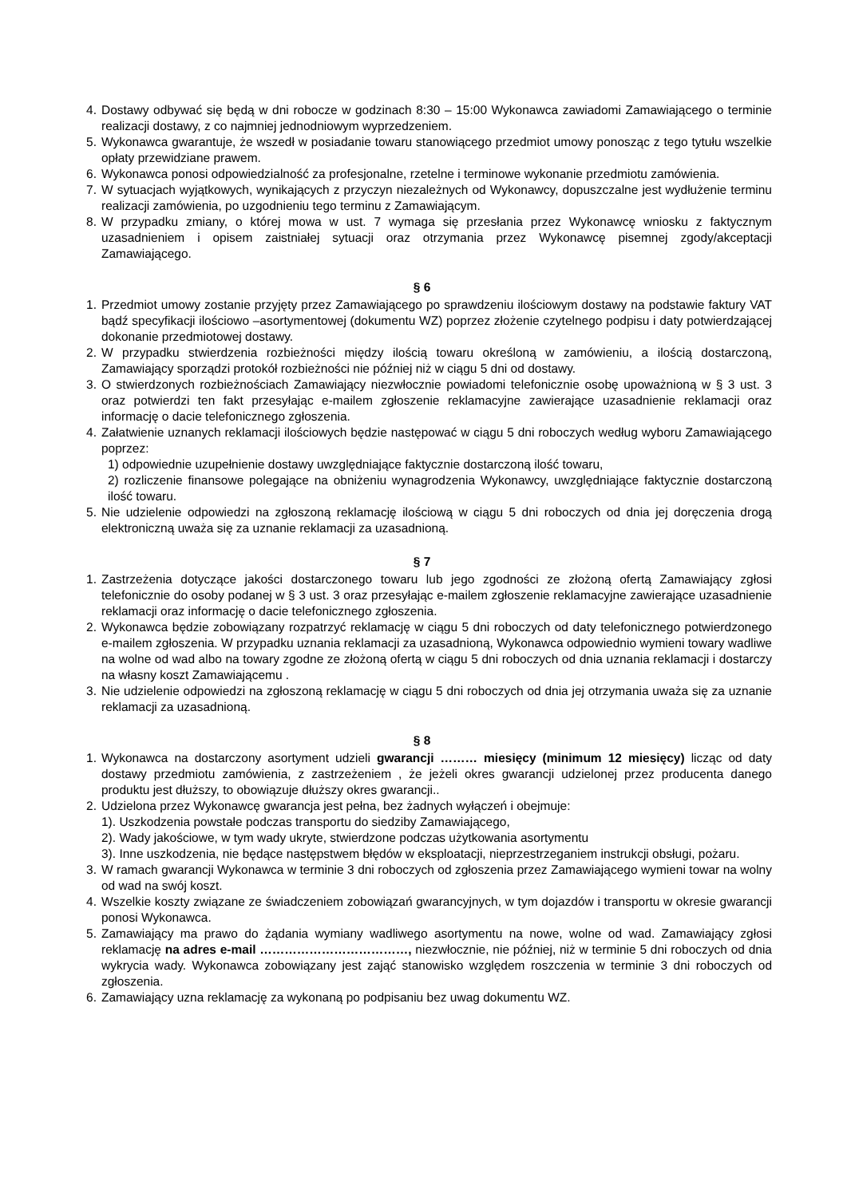4. Dostawy odbywać się będą w dni robocze w godzinach 8:30 – 15:00 Wykonawca zawiadomi Zamawiającego o terminie realizacji dostawy, z co najmniej jednodniowym wyprzedzeniem.
5. Wykonawca gwarantuje, że wszedł w posiadanie towaru stanowiącego przedmiot umowy ponosząc z tego tytułu wszelkie opłaty przewidziane prawem.
6. Wykonawca ponosi odpowiedzialność za profesjonalne, rzetelne i terminowe wykonanie przedmiotu zamówienia.
7. W sytuacjach wyjątkowych, wynikających z przyczyn niezależnych od Wykonawcy, dopuszczalne jest wydłużenie terminu realizacji zamówienia, po uzgodnieniu tego terminu z Zamawiającym.
8. W przypadku zmiany, o której mowa w ust. 7 wymaga się przesłania przez Wykonawcę wniosku z faktycznym uzasadnieniem i opisem zaistniałej sytuacji oraz otrzymania przez Wykonawcę pisemnej zgody/akceptacji Zamawiającego.
§ 6
1. Przedmiot umowy zostanie przyjęty przez Zamawiającego po sprawdzeniu ilościowym dostawy na podstawie faktury VAT bądź specyfikacji ilościowo –asortymentowej (dokumentu WZ) poprzez złożenie czytelnego podpisu i daty potwierdzającej dokonanie przedmiotowej dostawy.
2. W przypadku stwierdzenia rozbieżności między ilością towaru określoną w zamówieniu, a ilością dostarczoną, Zamawiający sporządzi protokół rozbieżności nie później niż w ciągu 5 dni od dostawy.
3. O stwierdzonych rozbieżnościach Zamawiający niezwłocznie powiadomi telefonicznie osobę upoważnioną w § 3 ust. 3 oraz potwierdzi ten fakt przesyłając e-mailem zgłoszenie reklamacyjne zawierające uzasadnienie reklamacji oraz informację o dacie telefonicznego zgłoszenia.
4. Załatwienie uznanych reklamacji ilościowych będzie następować w ciągu 5 dni roboczych według wyboru Zamawiającego poprzez:
1) odpowiednie uzupełnienie dostawy uwzględniające faktycznie dostarczoną ilość towaru,
2) rozliczenie finansowe polegające na obniżeniu wynagrodzenia Wykonawcy, uwzględniające faktycznie dostarczoną ilość towaru.
5. Nie udzielenie odpowiedzi na zgłoszoną reklamację ilościową w ciągu 5 dni roboczych od dnia jej doręczenia drogą elektroniczną uważa się za uznanie reklamacji za uzasadnioną.
§ 7
1. Zastrzeżenia dotyczące jakości dostarczonego towaru lub jego zgodności ze złożoną ofertą Zamawiający zgłosi telefonicznie do osoby podanej w § 3 ust. 3 oraz przesyłając e-mailem zgłoszenie reklamacyjne zawierające uzasadnienie reklamacji oraz informację o dacie telefonicznego zgłoszenia.
2. Wykonawca będzie zobowiązany rozpatrzyć reklamację w ciągu 5 dni roboczych od daty telefonicznego potwierdzonego e-mailem zgłoszenia. W przypadku uznania reklamacji za uzasadnioną, Wykonawca odpowiednio wymieni towary wadliwe na wolne od wad albo na towary zgodne ze złożoną ofertą w ciągu 5 dni roboczych od dnia uznania reklamacji i dostarczy na własny koszt Zamawiającemu .
3. Nie udzielenie odpowiedzi na zgłoszoną reklamację w ciągu 5 dni roboczych od dnia jej otrzymania uważa się za uznanie reklamacji za uzasadnioną.
§ 8
1. Wykonawca na dostarczony asortyment udzieli gwarancji ……… miesięcy (minimum 12 miesięcy) licząc od daty dostawy przedmiotu zamówienia, z zastrzeżeniem , że jeżeli okres gwarancji udzielonej przez producenta danego produktu jest dłuższy, to obowiązuje dłuższy okres gwarancji..
2. Udzielona przez Wykonawcę gwarancja jest pełna, bez żadnych wyłączeń i obejmuje:
1). Uszkodzenia powstałe podczas transportu do siedziby Zamawiającego,
2). Wady jakościowe, w tym wady ukryte, stwierdzone podczas użytkowania asortymentu
3). Inne uszkodzenia, nie będące następstwem błędów w eksploatacji, nieprzestrzeganiem instrukcji obsługi, pożaru.
3. W ramach gwarancji Wykonawca w terminie 3 dni roboczych od zgłoszenia przez Zamawiającego wymieni towar na wolny od wad na swój koszt.
4. Wszelkie koszty związane ze świadczeniem zobowiązań gwarancyjnych, w tym dojazdów i transportu w okresie gwarancji ponosi Wykonawca.
5. Zamawiający ma prawo do żądania wymiany wadliwego asortymentu na nowe, wolne od wad. Zamawiający zgłosi reklamację na adres e-mail ………………………………, niezwłocznie, nie później, niż w terminie 5 dni roboczych od dnia wykrycia wady. Wykonawca zobowiązany jest zająć stanowisko względem roszczenia w terminie 3 dni roboczych od zgłoszenia.
6. Zamawiający uzna reklamację za wykonaną po podpisaniu bez uwag dokumentu WZ.